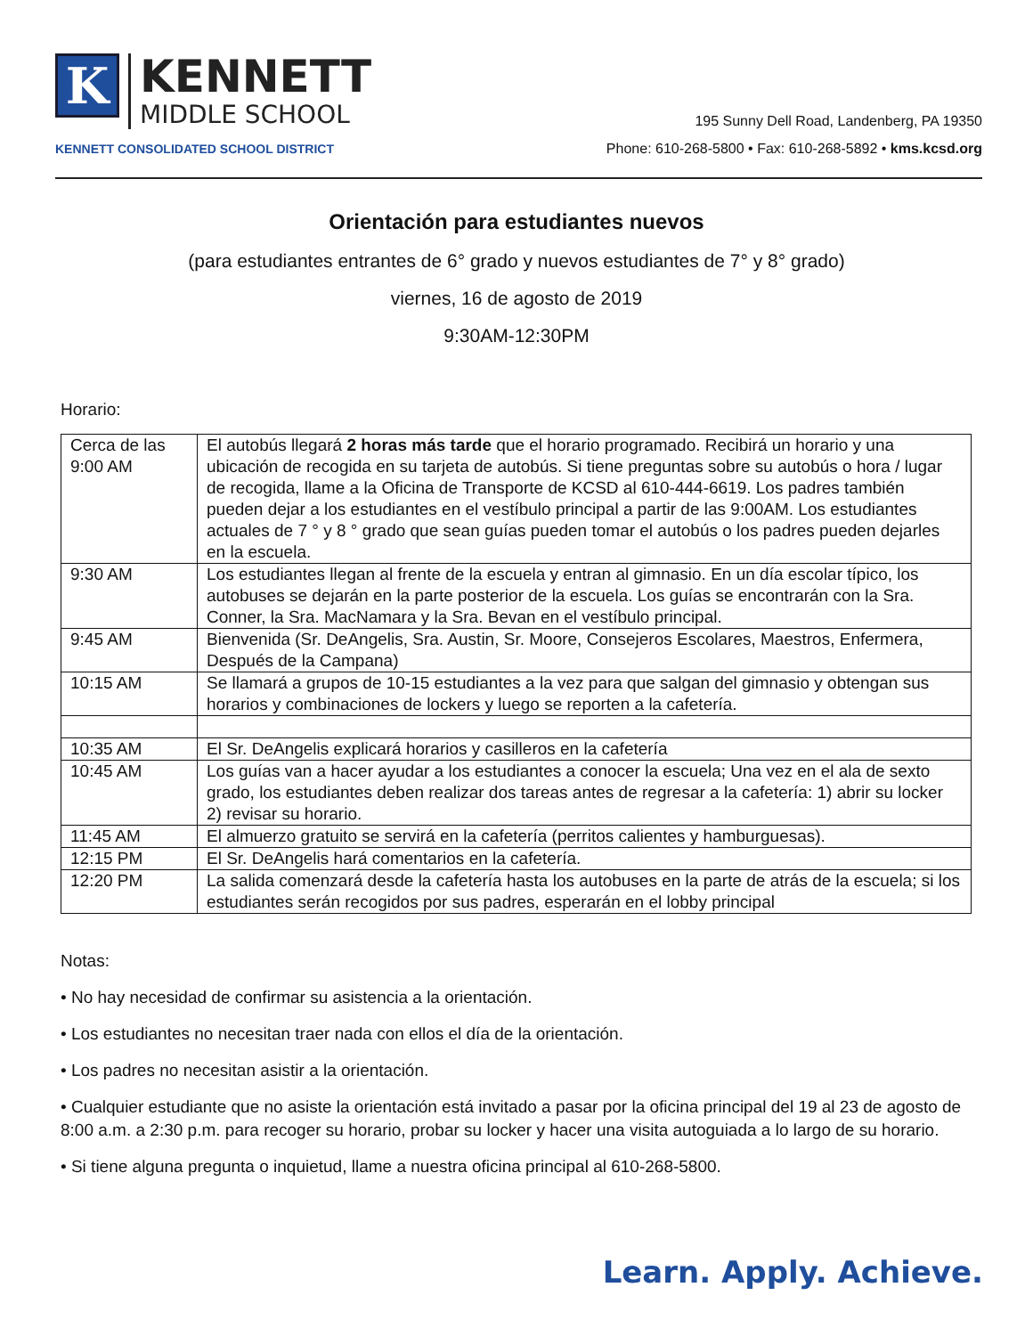K
KENNETT
MIDDLE SCHOOL
KENNETT CONSOLIDATED SCHOOL DISTRICT
195 Sunny Dell Road, Landenberg, PA 19350
Phone: 610-268-5800 • Fax: 610-268-5892 • kms.kcsd.org
Orientación para estudiantes nuevos
(para estudiantes entrantes de 6° grado y nuevos estudiantes de 7° y 8° grado)
viernes, 16 de agosto de 2019
9:30AM-12:30PM
Horario:
| Cerca de las 9:00 AM | El autobús llegará 2 horas más tarde que el horario programado. Recibirá un horario y una ubicación de recogida en su tarjeta de autobús. Si tiene preguntas sobre su autobús o hora / lugar de recogida, llame a la Oficina de Transporte de KCSD al 610-444-6619. Los padres también pueden dejar a los estudiantes en el vestíbulo principal a partir de las 9:00AM. Los estudiantes actuales de 7 ° y 8 ° grado que sean guías pueden tomar el autobús o los padres pueden dejarles en la escuela. |
| 9:30 AM | Los estudiantes llegan al frente de la escuela y entran al gimnasio. En un día escolar típico, los autobuses se dejarán en la parte posterior de la escuela. Los guías se encontrarán con la Sra. Conner, la Sra. MacNamara y la Sra. Bevan en el vestíbulo principal. |
| 9:45 AM | Bienvenida (Sr. DeAngelis, Sra. Austin, Sr. Moore, Consejeros Escolares, Maestros, Enfermera, Después de la Campana) |
| 10:15 AM | Se llamará a grupos de 10-15 estudiantes a la vez para que salgan del gimnasio y obtengan sus horarios y combinaciones de lockers y luego se reporten a la cafetería. |
| 10:35 AM | El Sr. DeAngelis explicará horarios y casilleros en la cafetería |
| 10:45 AM | Los guías van a hacer ayudar a los estudiantes a conocer la escuela; Una vez en el ala de sexto grado, los estudiantes deben realizar dos tareas antes de regresar a la cafetería: 1) abrir su locker 2) revisar su horario. |
| 11:45 AM | El almuerzo gratuito se servirá en la cafetería (perritos calientes y hamburguesas). |
| 12:15 PM | El Sr. DeAngelis hará comentarios en la cafetería. |
| 12:20 PM | La salida comenzará desde la cafetería hasta los autobuses en la parte de atrás de la escuela; si los estudiantes serán recogidos por sus padres, esperarán en el lobby principal |
Notas:
• No hay necesidad de confirmar su asistencia a la orientación.
• Los estudiantes no necesitan traer nada con ellos el día de la orientación.
• Los padres no necesitan asistir a la orientación.
• Cualquier estudiante que no asiste la orientación está invitado a pasar por la oficina principal del 19 al 23 de agosto de 8:00 a.m. a 2:30 p.m. para recoger su horario, probar su locker y hacer una visita autoguiada a lo largo de su horario.
• Si tiene alguna pregunta o inquietud, llame a nuestra oficina principal al 610-268-5800.
Learn. Apply. Achieve.